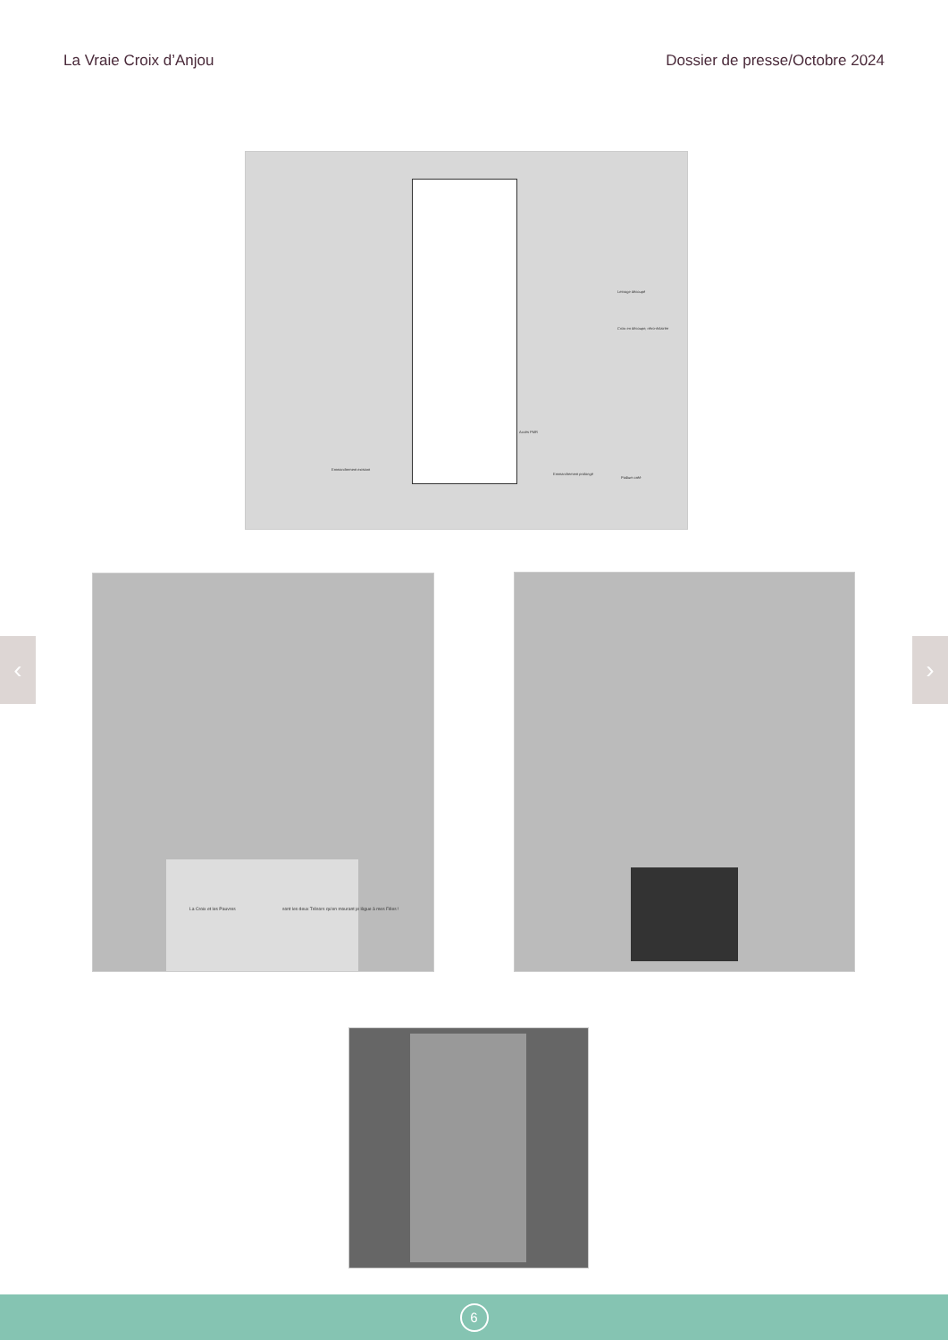La Vraie Croix d’Anjou Dossier de presse/Octobre 2024
Lettrage découpé
Croix en découpe, rétro-éclairée
Accès PMR
Emmarchement existant
Emmarchement prolongé
Podium créé
La Croix et les Pauvres
sont les deux Trésors qu'en mourant je lègue à mes Filles !
‹ ›
6